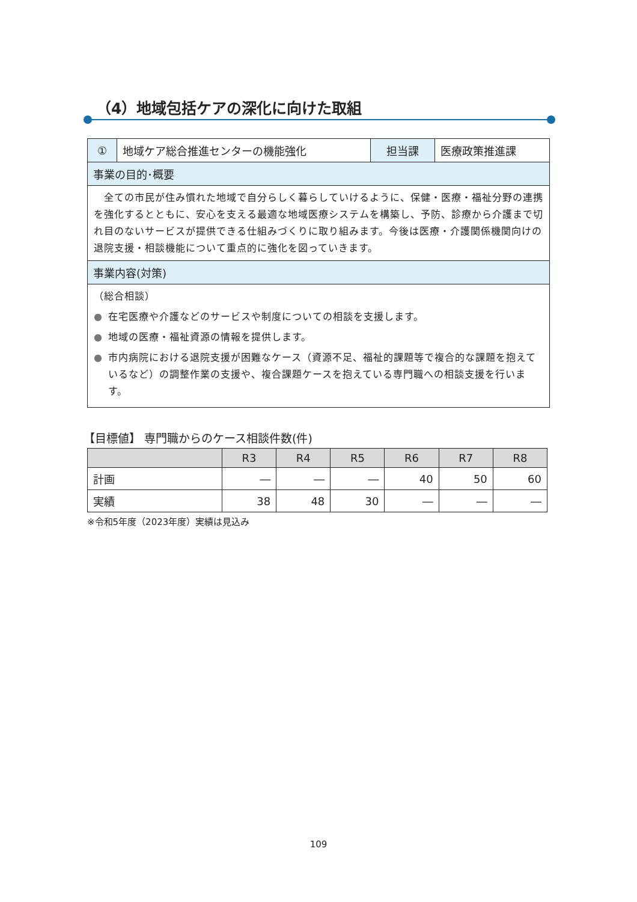（4）地域包括ケアの深化に向けた取組
| ① | 地域ケア総合推進センターの機能強化 | 担当課 | 医療政策推進課 |
| 事業の目的･概要 | | | |
| 全ての市民が住み慣れた地域で自分らしく暮らしていけるように、保健・医療・福祉分野の連携を強化するとともに、安心を支える最適な地域医療システムを構築し、予防、診療から介護まで切れ目のないサービスが提供できる仕組みづくりに取り組みます。今後は医療・介護関係機関向けの退院支援・相談機能について重点的に強化を図っていきます。 | | | |
| 事業内容(対策) | | | |
| （総合相談） ● 在宅医療や介護などのサービスや制度についての相談を支援します。 ● 地域の医療・福祉資源の情報を提供します。 ● 市内病院における退院支援が困難なケース（資源不足、福祉的課題等で複合的な課題を抱えているなど）の調整作業の支援や、複合課題ケースを抱えている専門職への相談支援を行います。 | | | |
【目標値】 専門職からのケース相談件数(件)
| | R3 | R4 | R5 | R6 | R7 | R8 |
| --- | --- | --- | --- | --- | --- | --- |
| 計画 | ― | ― | ― | 40 | 50 | 60 |
| 実績 | 38 | 48 | 30 | ― | ― | ― |
※令和5年度（2023年度）実績は見込み
109